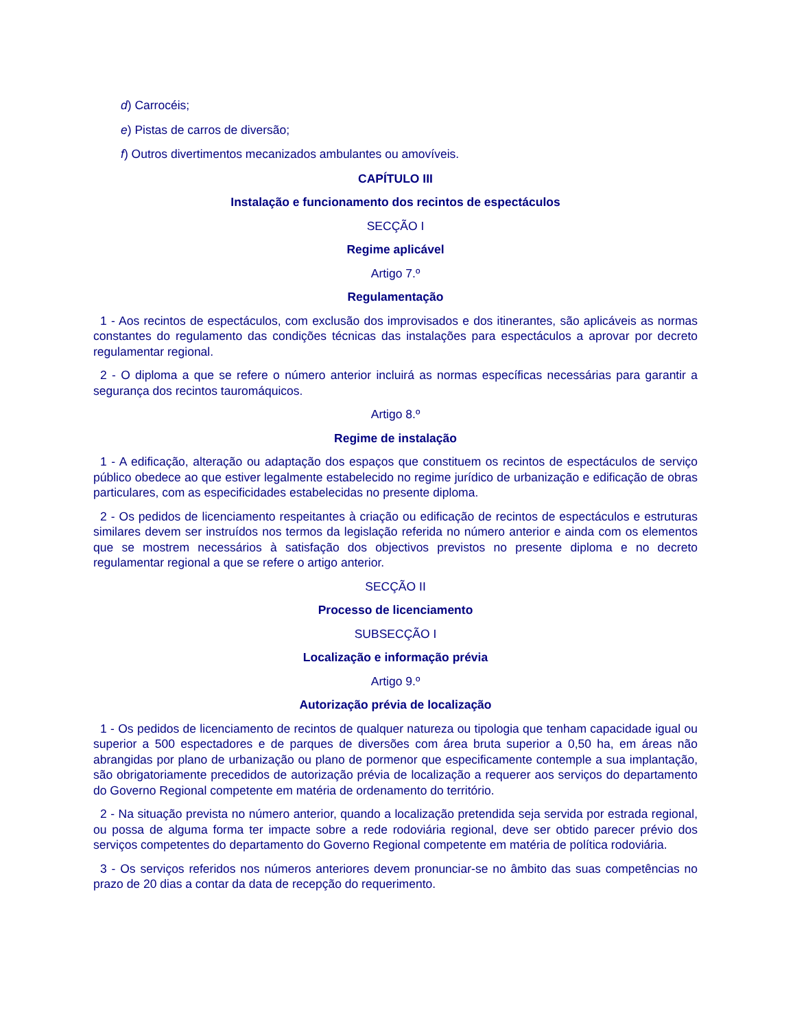d) Carrocéis;
e) Pistas de carros de diversão;
f) Outros divertimentos mecanizados ambulantes ou amovíveis.
CAPÍTULO III
Instalação e funcionamento dos recintos de espectáculos
SECÇÃO I
Regime aplicável
Artigo 7.º
Regulamentação
1 - Aos recintos de espectáculos, com exclusão dos improvisados e dos itinerantes, são aplicáveis as normas constantes do regulamento das condições técnicas das instalações para espectáculos a aprovar por decreto regulamentar regional.
2 - O diploma a que se refere o número anterior incluirá as normas específicas necessárias para garantir a segurança dos recintos tauromáquicos.
Artigo 8.º
Regime de instalação
1 - A edificação, alteração ou adaptação dos espaços que constituem os recintos de espectáculos de serviço público obedece ao que estiver legalmente estabelecido no regime jurídico de urbanização e edificação de obras particulares, com as especificidades estabelecidas no presente diploma.
2 - Os pedidos de licenciamento respeitantes à criação ou edificação de recintos de espectáculos e estruturas similares devem ser instruídos nos termos da legislação referida no número anterior e ainda com os elementos que se mostrem necessários à satisfação dos objectivos previstos no presente diploma e no decreto regulamentar regional a que se refere o artigo anterior.
SECÇÃO II
Processo de licenciamento
SUBSECÇÃO I
Localização e informação prévia
Artigo 9.º
Autorização prévia de localização
1 - Os pedidos de licenciamento de recintos de qualquer natureza ou tipologia que tenham capacidade igual ou superior a 500 espectadores e de parques de diversões com área bruta superior a 0,50 ha, em áreas não abrangidas por plano de urbanização ou plano de pormenor que especificamente contemple a sua implantação, são obrigatoriamente precedidos de autorização prévia de localização a requerer aos serviços do departamento do Governo Regional competente em matéria de ordenamento do território.
2 - Na situação prevista no número anterior, quando a localização pretendida seja servida por estrada regional, ou possa de alguma forma ter impacte sobre a rede rodoviária regional, deve ser obtido parecer prévio dos serviços competentes do departamento do Governo Regional competente em matéria de política rodoviária.
3 - Os serviços referidos nos números anteriores devem pronunciar-se no âmbito das suas competências no prazo de 20 dias a contar da data de recepção do requerimento.